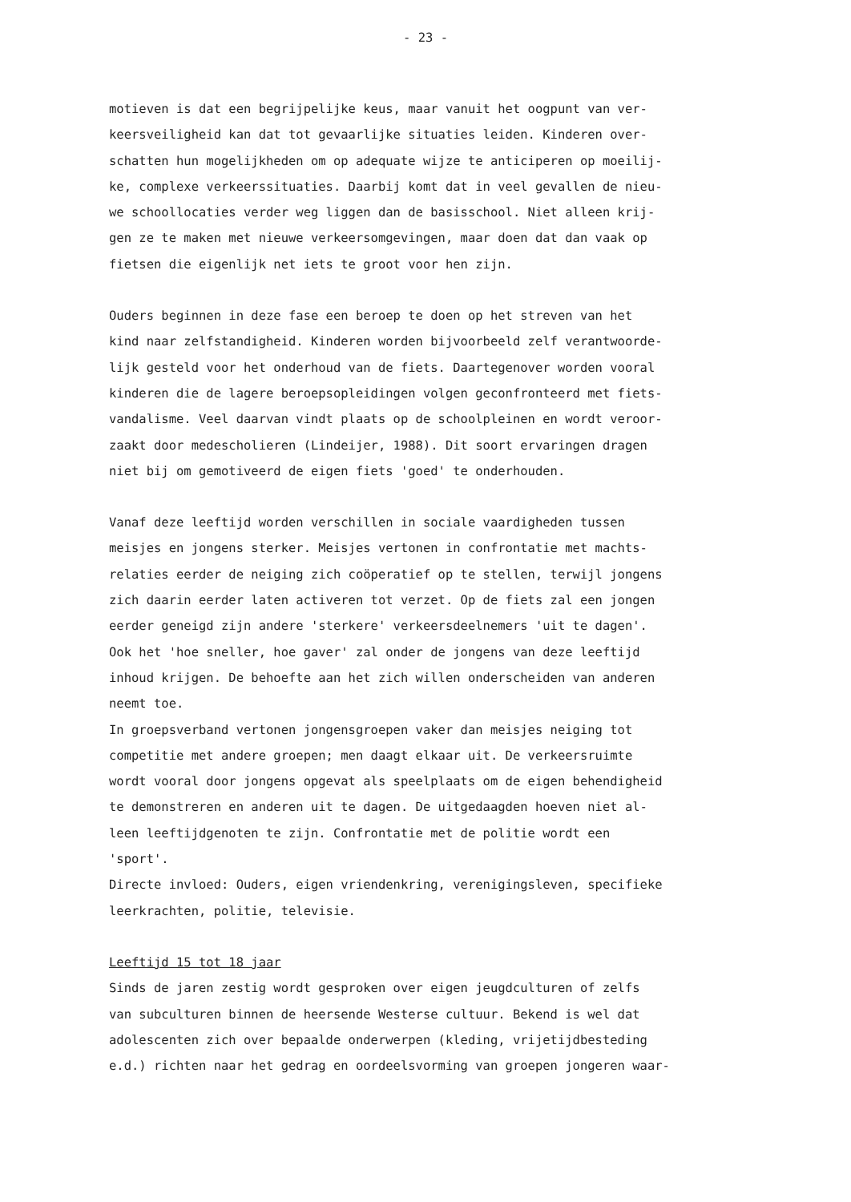- 23 -
motieven is dat een begrijpelijke keus, maar vanuit het oogpunt van ver-
keersveiligheid kan dat tot gevaarlijke situaties leiden. Kinderen over-
schatten hun mogelijkheden om op adequate wijze te anticiperen op moeilij-
ke, complexe verkeerssituaties. Daarbij komt dat in veel gevallen de nieu-
we schoollocaties verder weg liggen dan de basisschool. Niet alleen krij-
gen ze te maken met nieuwe verkeersomgevingen, maar doen dat dan vaak op
fietsen die eigenlijk net iets te groot voor hen zijn.
Ouders beginnen in deze fase een beroep te doen op het streven van het
kind naar zelfstandigheid. Kinderen worden bijvoorbeeld zelf verantwoorde-
lijk gesteld voor het onderhoud van de fiets. Daartegenover worden vooral
kinderen die de lagere beroepsopleidingen volgen geconfronteerd met fiets-
vandalisme. Veel daarvan vindt plaats op de schoolpleinen en wordt veroor-
zaakt door medescholieren (Lindeijer, 1988). Dit soort ervaringen dragen
niet bij om gemotiveerd de eigen fiets 'goed' te onderhouden.
Vanaf deze leeftijd worden verschillen in sociale vaardigheden tussen
meisjes en jongens sterker. Meisjes vertonen in confrontatie met machts-
relaties eerder de neiging zich coöperatief op te stellen, terwijl jongens
zich daarin eerder laten activeren tot verzet. Op de fiets zal een jongen
eerder geneigd zijn andere 'sterkere' verkeersdeelnemers 'uit te dagen'.
Ook het 'hoe sneller, hoe gaver' zal onder de jongens van deze leeftijd
inhoud krijgen. De behoefte aan het zich willen onderscheiden van anderen
neemt toe.
In groepsverband vertonen jongensgroepen vaker dan meisjes neiging tot
competitie met andere groepen; men daagt elkaar uit. De verkeersruimte
wordt vooral door jongens opgevat als speelplaats om de eigen behendigheid
te demonstreren en anderen uit te dagen. De uitgedaagden hoeven niet al-
leen leeftijdgenoten te zijn. Confrontatie met de politie wordt een
'sport'.
Directe invloed: Ouders, eigen vriendenkring, verenigingsleven, specifieke
leerkrachten, politie, televisie.
Leeftijd 15 tot 18 jaar
Sinds de jaren zestig wordt gesproken over eigen jeugdculturen of zelfs
van subculturen binnen de heersende Westerse cultuur. Bekend is wel dat
adolescenten zich over bepaalde onderwerpen (kleding, vrijetijdbesteding
e.d.) richten naar het gedrag en oordeelsvorming van groepen jongeren waar-